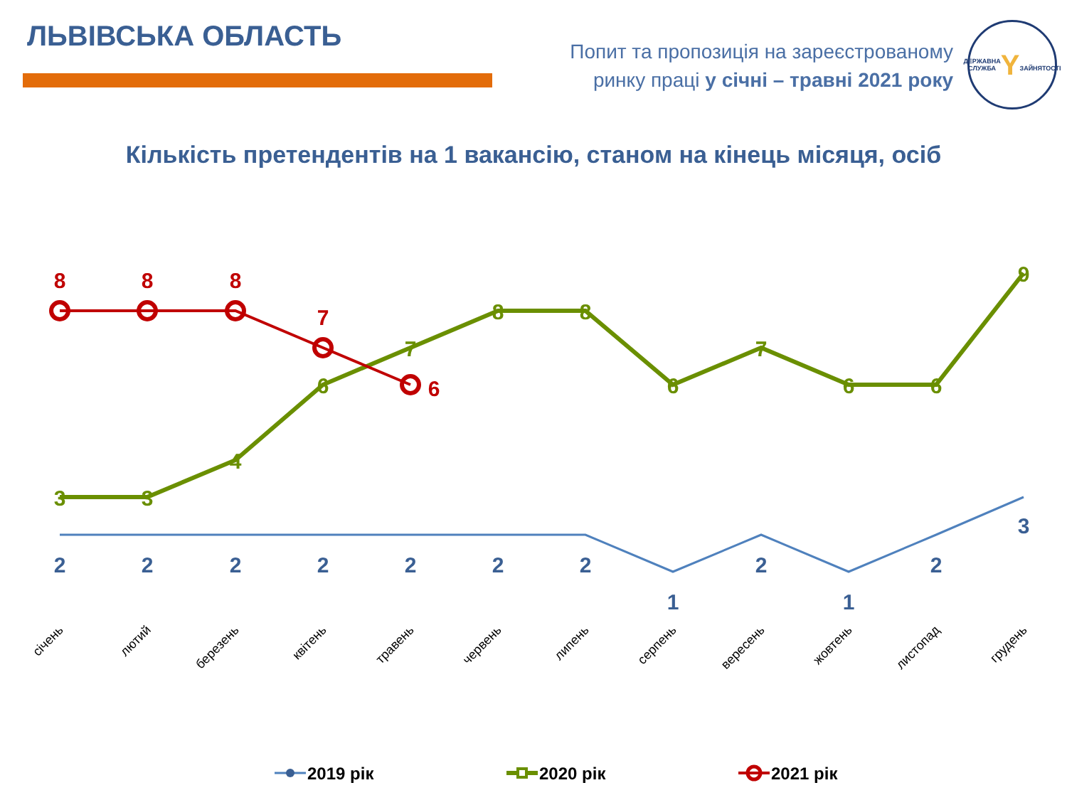ЛЬВІВСЬКА ОБЛАСТЬ
Попит та пропозиція на зареєстрованому
ринку праці у січні – травні 2021 року
ДЕРЖАВНА СЛУЖБА
Y
ЗАЙНЯТОСТІ
Кількість претендентів на 1 вакансію, станом на кінець місяця, осіб
2
2
2
2
2
2
2
1
2
1
2
3
3
3
4
6
7
8
8
6
7
6
6
9
8
8
8
7
6
січень
лютий
березень
квітень
травень
червень
липень
серпень
вересень
жовтень
листопад
грудень
2019 рік
2020 рік
2021 рік